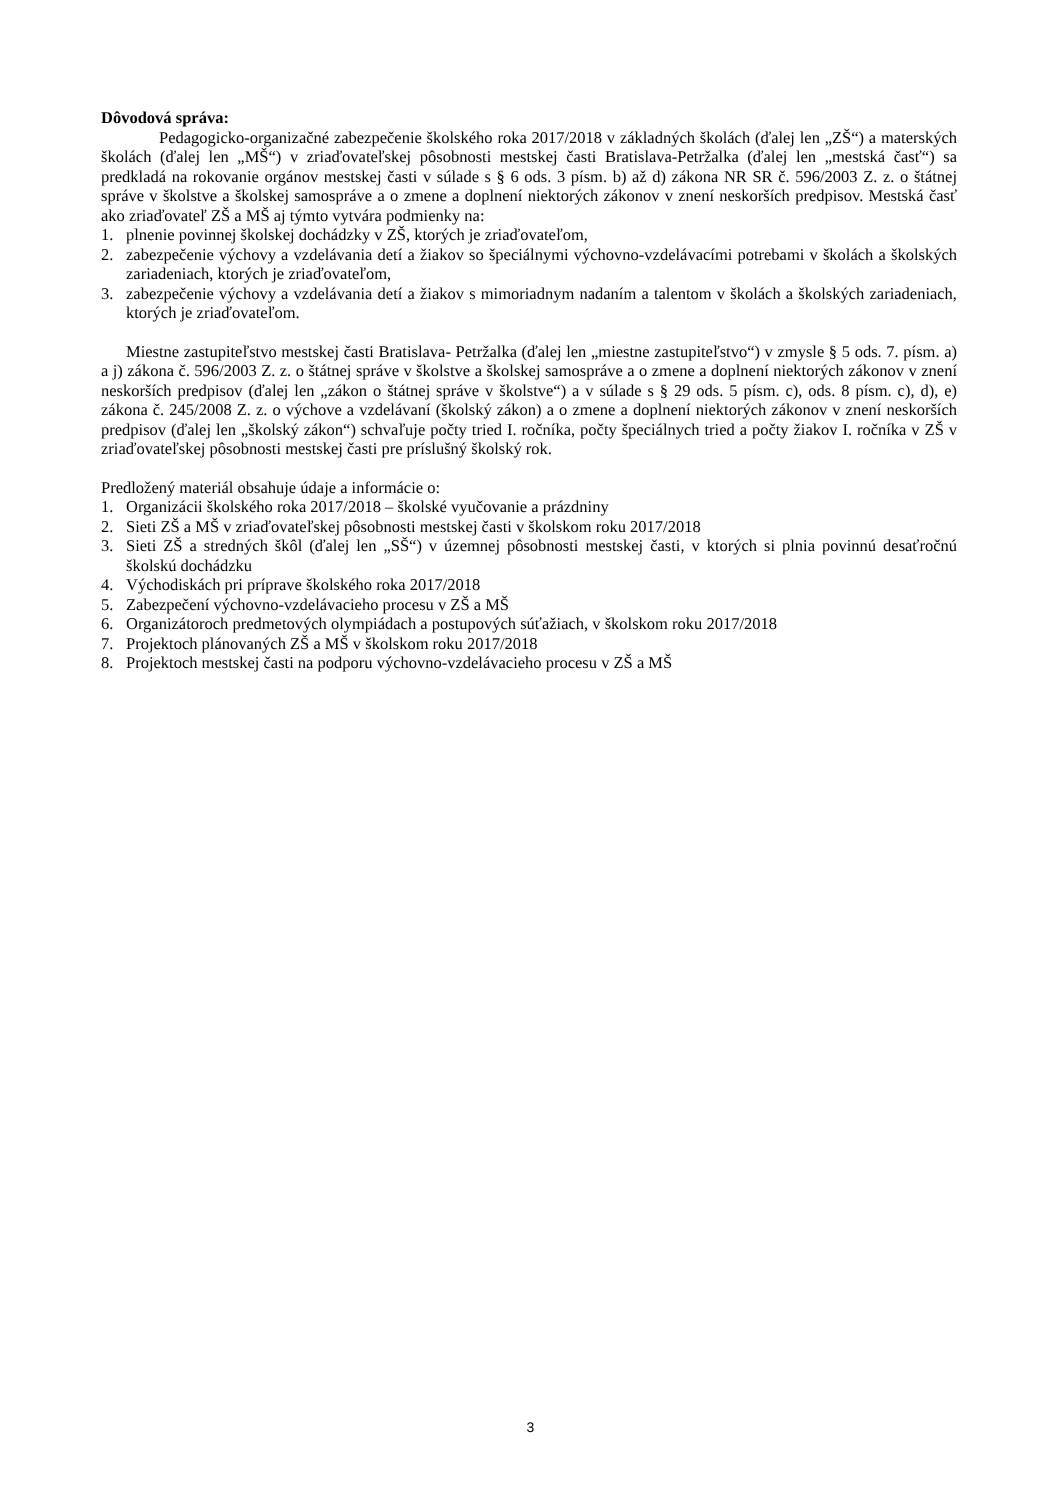Dôvodová správa:
Pedagogicko-organizačné zabezpečenie školského roka 2017/2018 v základných školách (ďalej len „ZŠ“) a materských školách (ďalej len „MŠ“) v zriaďovateľskej pôsobnosti mestskej časti Bratislava-Petržalka (ďalej len „mestská časť“) sa predkladá na rokovanie orgánov mestskej časti v súlade s § 6 ods. 3 písm. b) až d) zákona NR SR č. 596/2003 Z. z. o štátnej správe v školstve a školskej samospráve a o zmene a doplnení niektorých zákonov v znení neskorších predpisov. Mestská časť ako zriaďovateľ ZŠ a MŠ aj týmto vytvára podmienky na:
1. plnenie povinnej školskej dochádzky v ZŠ, ktorých je zriaďovateľom,
2. zabezpečenie výchovy a vzdelávania detí a žiakov so špeciálnymi výchovno-vzdelávacími potrebami v školách a školských zariadeniach, ktorých je zriaďovateľom,
3. zabezpečenie výchovy a vzdelávania detí a žiakov s mimoriadnym nadaním a talentom v školách a školských zariadeniach, ktorých je zriaďovateľom.
Miestne zastupiteľstvo mestskej časti Bratislava- Petržalka (ďalej len „miestne zastupiteľstvo“) v zmysle § 5 ods. 7. písm. a) a j) zákona č. 596/2003 Z. z. o štátnej správe v školstve a školskej samospráve a o zmene a doplnení niektorých zákonov v znení neskorších predpisov (ďalej len „zákon o štátnej správe v školstve“) a v súlade s § 29 ods. 5 písm. c), ods. 8 písm. c), d), e) zákona č. 245/2008 Z. z. o výchove a vzdelávaní (školský zákon) a o zmene a doplnení niektorých zákonov v znení neskorších predpisov (ďalej len „školský zákon“) schvaľuje počty tried I. ročníka, počty špeciálnych tried a počty žiakov I. ročníka v ZŠ v zriaďovateľskej pôsobnosti mestskej časti pre príslušný školský rok.
Predložený materiál obsahuje údaje a informácie o:
1. Organizácii školského roka 2017/2018 – školské vyučovanie a prázdniny
2. Sieti ZŠ a MŠ v zriaďovateľskej pôsobnosti mestskej časti v školskom roku 2017/2018
3. Sieti ZŠ a stredných škôl (ďalej len „SŠ“) v územnej pôsobnosti mestskej časti, v ktorých si plnia povinnú desaťročnú školskú dochádzku
4. Východiskách pri príprave školského roka 2017/2018
5. Zabezpečení výchovno-vzdelávacieho procesu v ZŠ a MŠ
6. Organizátoroch predmetových olympiádach a postupových súťažiach, v školskom roku 2017/2018
7. Projektoch plánovaných ZŠ a MŠ v školskom roku 2017/2018
8. Projektoch mestskej časti na podporu výchovno-vzdelávacieho procesu v ZŠ a MŠ
3